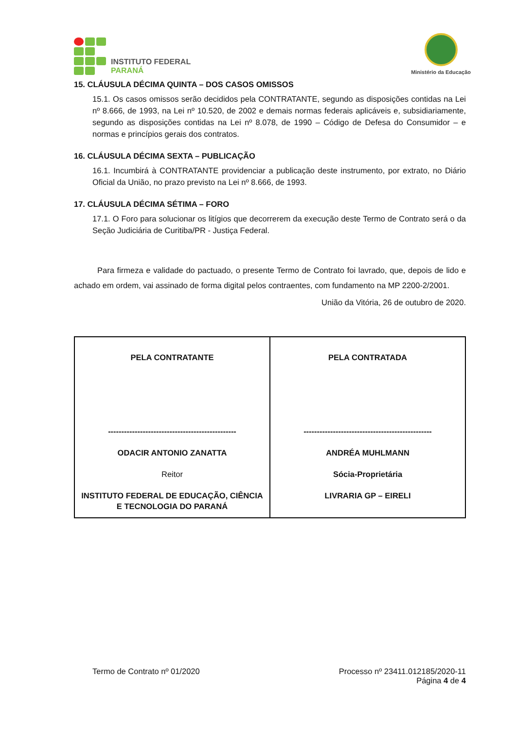INSTITUTO FEDERAL
PARANÁ
Ministério da Educação
15. CLÁUSULA DÉCIMA QUINTA – DOS CASOS OMISSOS
15.1. Os casos omissos serão decididos pela CONTRATANTE, segundo as disposições contidas na Lei nº 8.666, de 1993, na Lei nº 10.520, de 2002 e demais normas federais aplicáveis e, subsidiariamente, segundo as disposições contidas na Lei nº 8.078, de 1990 – Código de Defesa do Consumidor – e normas e princípios gerais dos contratos.
16. CLÁUSULA DÉCIMA SEXTA – PUBLICAÇÃO
16.1. Incumbirá à CONTRATANTE providenciar a publicação deste instrumento, por extrato, no Diário Oficial da União, no prazo previsto na Lei nº 8.666, de 1993.
17. CLÁUSULA DÉCIMA SÉTIMA – FORO
17.1. O Foro para solucionar os litígios que decorrerem da execução deste Termo de Contrato será o da Seção Judiciária de Curitiba/PR - Justiça Federal.
Para firmeza e validade do pactuado, o presente Termo de Contrato foi lavrado, que, depois de lido e achado em ordem, vai assinado de forma digital pelos contraentes, com fundamento na MP 2200-2/2001.
União da Vitória, 26 de outubro de 2020.
| PELA CONTRATANTE ------------------------------------------------ ODACIR ANTONIO ZANATTA Reitor INSTITUTO FEDERAL DE EDUCAÇÃO, CIÊNCIA E TECNOLOGIA DO PARANÁ | PELA CONTRATADA ------------------------------------------------ ANDRÉA MUHLMANN Sócia-Proprietária LIVRARIA GP – EIRELI |
Termo de Contrato nº 01/2020 Processo nº 23411.012185/2020-11
Página 4 de 4